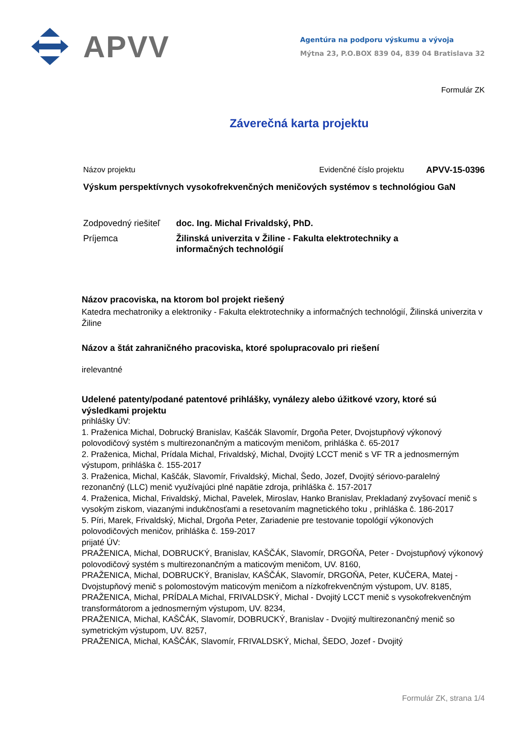APVV
Agentúra na podporu výskumu a vývoja
Mýtna 23, P.O.BOX 839 04, 839 04 Bratislava 32
Formulár ZK
Záverečná karta projektu
Názov projektu Evidenčné číslo projektu APVV-15-0396
Výskum perspektívnych vysokofrekvenčných meničových systémov s technológiou GaN
Zodpovedný riešiteľ doc. Ing. Michal Frivaldský, PhD.
Príjemca Žilinská univerzita v Žiline - Fakulta elektrotechniky a informačných technológií
Názov pracoviska, na ktorom bol projekt riešený
Katedra mechatroniky a elektroniky - Fakulta elektrotechniky a informačných technológií, Žilinská univerzita v Žiline
Názov a štát zahraničného pracoviska, ktoré spolupracovalo pri riešení
irelevantné
Udelené patenty/podané patentové prihlášky, vynálezy alebo úžitkové vzory, ktoré sú výsledkami projektu
prihlášky ÚV:
1. Praženica Michal, Dobrucký Branislav, Kaščák Slavomír, Drgoňa Peter, Dvojstupňový výkonový polovodičový systém s multirezonančným a maticovým meničom, prihláška č. 65-2017
2. Praženica, Michal, Prídala Michal, Frivaldský, Michal, Dvojitý LCCT menič s VF TR a jednosmerným výstupom, prihláška č. 155-2017
3. Praženica, Michal, Kaščák, Slavomír, Frivaldský, Michal, Šedo, Jozef, Dvojitý sériovo-paralelný rezonančný (LLC) menič využívajúci plné napätie zdroja, prihláška č. 157-2017
4. Praženica, Michal, Frivaldský, Michal, Pavelek, Miroslav, Hanko Branislav, Prekladaný zvyšovací menič s vysokým ziskom, viazanými indukčnosťami a resetovaním magnetického toku , prihláška č. 186-2017
5. Píri, Marek, Frivaldský, Michal, Drgoňa Peter, Zariadenie pre testovanie topológií výkonových polovodičových meničov, prihláška č. 159-2017
prijaté ÚV:
PRAŽENICA, Michal, DOBRUCKÝ, Branislav, KAŠČÁK, Slavomír, DRGOŇA, Peter - Dvojstupňový výkonový polovodičový systém s multirezonančným a maticovým meničom, UV. 8160,
PRAŽENICA, Michal, DOBRUCKÝ, Branislav, KAŠČÁK, Slavomír, DRGOŇA, Peter, KUČERA, Matej - Dvojstupňový menič s polomostovým maticovým meničom a nízkofrekvenčným výstupom, UV. 8185,
PRAŽENICA, Michal, PRÍDALA Michal, FRIVALDSKÝ, Michal - Dvojitý LCCT menič s vysokofrekvenčným transformátorom a jednosmerným výstupom, UV. 8234,
PRAŽENICA, Michal, KAŠČÁK, Slavomír, DOBRUCKÝ, Branislav - Dvojitý multirezonančný menič so symetrickým výstupom, UV. 8257,
PRAŽENICA, Michal, KAŠČÁK, Slavomír, FRIVALDSKÝ, Michal, ŠEDO, Jozef - Dvojitý
Formulár ZK, strana 1/4